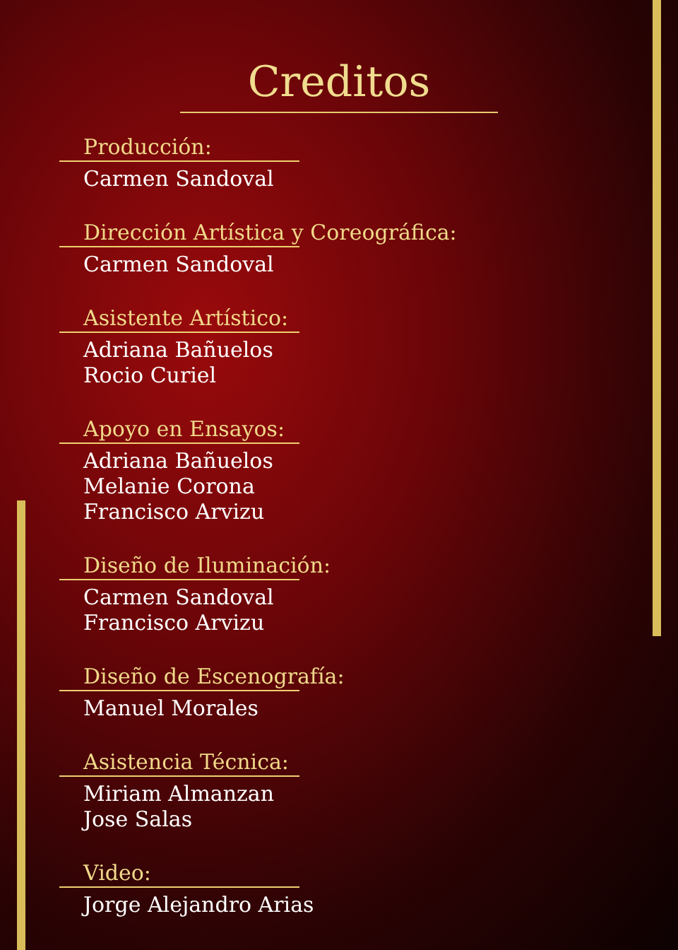Creditos
Producción:
Carmen Sandoval
Dirección Artística y Coreográfica:
Carmen Sandoval
Asistente Artístico:
Adriana Bañuelos
Rocio Curiel
Apoyo en Ensayos:
Adriana Bañuelos
Melanie Corona
Francisco Arvizu
Diseño de Iluminación:
Carmen Sandoval
Francisco Arvizu
Diseño de Escenografía:
Manuel Morales
Asistencia Técnica:
Miriam Almanzan
Jose Salas
Video:
Jorge Alejandro Arias